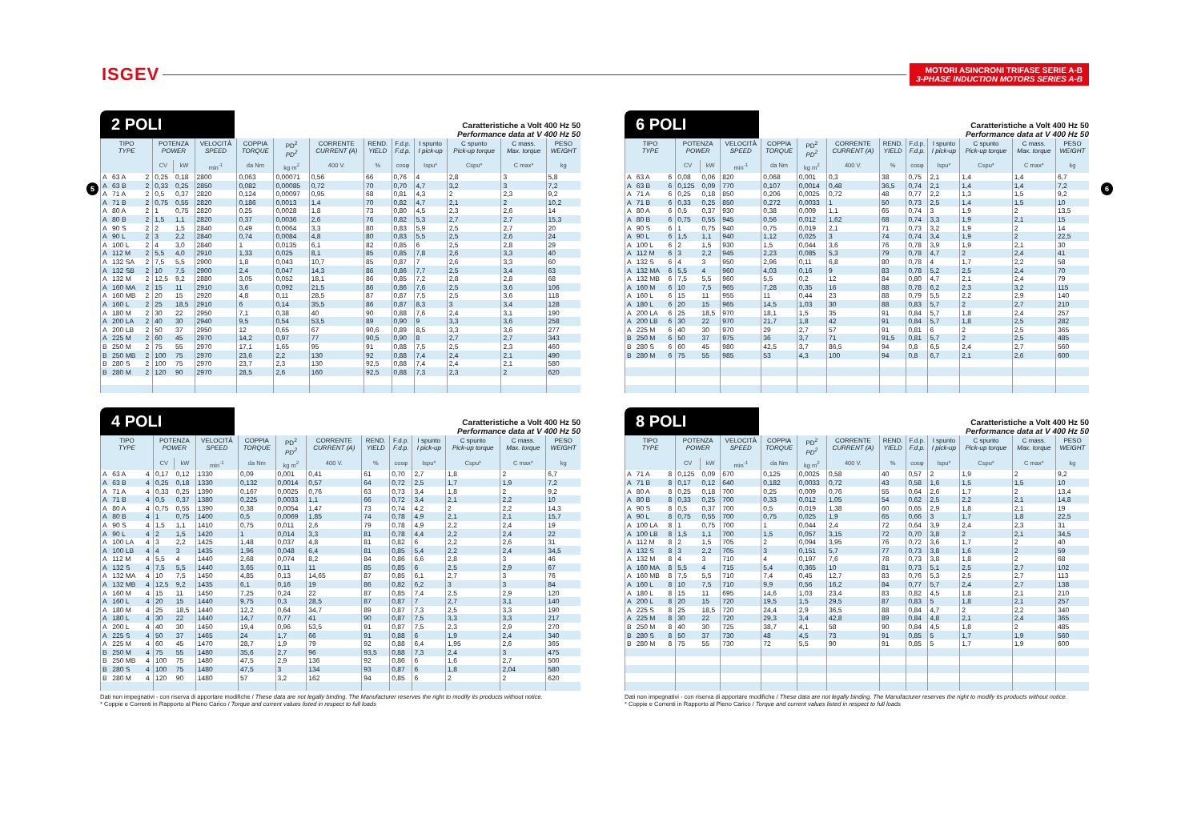ISGEV
MOTORI ASINCRONI TRIFASE SERIE A-B
3-PHASE INDUCTION MOTORS SERIES A-B
5 6
2 POLI
Caratteristiche a Volt 400 Hz 50
Performance data at V 400 Hz 50
| TIPO TYPE | | | POTENZA POWER | | VELOCITÀ SPEED | COPPIA TORQUE | PD<sup>2</sup> PD<sup>2</sup> | CORRENTE CURRENT (A) | REND. YIELD | F.d.p. F.d.p. | I spunto I pick-up | C spunto Pick-up torque | C mass. Max. torque | PESO WEIGHT |
| --- | --- | --- | --- | --- | --- | --- | --- | --- | --- | --- | --- | --- | --- | --- |
| | | | CV | kW | min<sup>-1</sup> | da Nm | kg m<sup>2</sup> | 400 V. | % | cosφ | Ispu* | Cspu* | C max* | kg |
| A | 63 A | 2 | 0,25 | 0,18 | 2800 | 0,063 | 0,00071 | 0,56 | 66 | 0,76 | 4 | 2,8 | 3 | 5,8 |
| A | 63 B | 2 | 0,33 | 0,25 | 2850 | 0,082 | 0,00085 | 0,72 | 70 | 0,70 | 4,7 | 3,2 | 3 | 7,2 |
| A | 71 A | 2 | 0,5 | 0,37 | 2820 | 0,124 | 0,00097 | 0,95 | 68 | 0,81 | 4,3 | 2 | 2,3 | 9,2 |
| A | 71 B | 2 | 0,75 | 0,55 | 2820 | 0,186 | 0,0013 | 1,4 | 70 | 0,82 | 4,7 | 2,1 | 2 | 10,2 |
| A | 80 A | 2 | 1 | 0,75 | 2820 | 0,25 | 0,0028 | 1,8 | 73 | 0,80 | 4,5 | 2,3 | 2,6 | 14 |
| A | 80 B | 2 | 1,5 | 1,1 | 2820 | 0,37 | 0,0036 | 2,6 | 76 | 0,82 | 5,3 | 2,7 | 2,7 | 15,3 |
| A | 90 S | 2 | 2 | 1,5 | 2840 | 0,49 | 0,0064 | 3,3 | 80 | 0,83 | 5,9 | 2,5 | 2,7 | 20 |
| A | 90 L | 2 | 3 | 2,2 | 2840 | 0,74 | 0,0084 | 4,8 | 80 | 0,83 | 5,5 | 2,5 | 2,6 | 24 |
| A | 100 L | 2 | 4 | 3,0 | 2840 | 1 | 0,0135 | 6,1 | 82 | 0,85 | 6 | 2,5 | 2,8 | 29 |
| A | 112 M | 2 | 5,5 | 4,0 | 2910 | 1,33 | 0,025 | 8,1 | 85 | 0,85 | 7,8 | 2,6 | 3,3 | 40 |
| A | 132 SA | 2 | 7,5 | 5,5 | 2900 | 1,8 | 0,043 | 10,7 | 85 | 0,87 | 7 | 2,6 | 3,3 | 60 |
| A | 132 SB | 2 | 10 | 7,5 | 2900 | 2,4 | 0,047 | 14,3 | 86 | 0,86 | 7,7 | 2,5 | 3,4 | 63 |
| A | 132 M | 2 | 12,5 | 9,2 | 2880 | 3,05 | 0,052 | 18,1 | 86 | 0,85 | 7,2 | 2,8 | 2,8 | 68 |
| A | 160 MA | 2 | 15 | 11 | 2910 | 3,6 | 0,092 | 21,5 | 86 | 0,86 | 7,6 | 2,5 | 3,6 | 106 |
| A | 160 MB | 2 | 20 | 15 | 2920 | 4,8 | 0,11 | 28,5 | 87 | 0,87 | 7,5 | 2,5 | 3,6 | 118 |
| A | 160 L | 2 | 25 | 18,5 | 2910 | 6 | 0,14 | 35,5 | 86 | 0,87 | 8,3 | 3 | 3,4 | 128 |
| A | 180 M | 2 | 30 | 22 | 2950 | 7,1 | 0,38 | 40 | 90 | 0,88 | 7,6 | 2,4 | 3,1 | 190 |
| A | 200 LA | 2 | 40 | 30 | 2940 | 9,5 | 0,54 | 53,5 | 89 | 0,90 | 9 | 3,3 | 3,6 | 258 |
| A | 200 LB | 2 | 50 | 37 | 2950 | 12 | 0,65 | 67 | 90,6 | 0,89 | 8,5 | 3,3 | 3,6 | 277 |
| A | 225 M | 2 | 60 | 45 | 2970 | 14,2 | 0,97 | 77 | 90,5 | 0,90 | 8 | 2,7 | 2,7 | 343 |
| B | 250 M | 2 | 75 | 55 | 2970 | 17,1 | 1,65 | 95 | 91 | 0,88 | 7,5 | 2,5 | 2,3 | 460 |
| B | 250 MB | 2 | 100 | 75 | 2970 | 23,6 | 2,2 | 130 | 92 | 0,88 | 7,4 | 2,4 | 2,1 | 490 |
| B | 280 S | 2 | 100 | 75 | 2970 | 23,7 | 2,3 | 130 | 92,5 | 0,88 | 7,4 | 2,4 | 2,1 | 580 |
| B | 280 M | 2 | 120 | 90 | 2970 | 28,5 | 2,6 | 160 | 92,5 | 0,88 | 7,3 | 2,3 | 2 | 620 |
4 POLI
Caratteristiche a Volt 400 Hz 50
Performance data at V 400 Hz 50
| TIPO TYPE | | | POTENZA POWER | | VELOCITÀ SPEED | COPPIA TORQUE | PD<sup>2</sup> PD<sup>2</sup> | CORRENTE CURRENT (A) | REND. YIELD | F.d.p. F.d.p. | I spunto I pick-up | C spunto Pick-up torque | C mass. Max. torque | PESO WEIGHT |
| --- | --- | --- | --- | --- | --- | --- | --- | --- | --- | --- | --- | --- | --- | --- |
| | | | CV | kW | min<sup>-1</sup> | da Nm | kg m<sup>2</sup> | 400 V. | % | cosφ | Ispu* | Cspu* | C max* | kg |
| A | 63 A | 4 | 0,17 | 0,12 | 1330 | 0,09 | 0,001 | 0,41 | 61 | 0,70 | 2,7 | 1,8 | 2 | 6,7 |
| A | 63 B | 4 | 0,25 | 0,18 | 1330 | 0,132 | 0,0014 | 0,57 | 64 | 0,72 | 2,5 | 1,7 | 1,9 | 7,2 |
| A | 71 A | 4 | 0,33 | 0,25 | 1390 | 0,167 | 0,0025 | 0,76 | 63 | 0,73 | 3,4 | 1,8 | 2 | 9,2 |
| A | 71 B | 4 | 0,5 | 0,37 | 1380 | 0,225 | 0,0033 | 1,1 | 66 | 0,72 | 3,4 | 2,1 | 2,2 | 10 |
| A | 80 A | 4 | 0,75 | 0,55 | 1390 | 0,38 | 0,0054 | 1,47 | 73 | 0,74 | 4,2 | 2 | 2,2 | 14,3 |
| A | 80 B | 4 | 1 | 0,75 | 1400 | 0,5 | 0,0069 | 1,85 | 74 | 0,78 | 4,9 | 2,1 | 2,1 | 15,7 |
| A | 90 S | 4 | 1,5 | 1,1 | 1410 | 0,75 | 0,011 | 2,6 | 79 | 0,78 | 4,9 | 2,2 | 2,4 | 19 |
| A | 90 L | 4 | 2 | 1,5 | 1420 | 1 | 0,014 | 3,3 | 81 | 0,78 | 4,4 | 2,2 | 2,4 | 22 |
| A | 100 LA | 4 | 3 | 2,2 | 1425 | 1,48 | 0,037 | 4,8 | 81 | 0,82 | 6 | 2,2 | 2,6 | 31 |
| A | 100 LB | 4 | 4 | 3 | 1435 | 1,96 | 0,048 | 6,4 | 81 | 0,85 | 5,4 | 2,2 | 2,4 | 34,5 |
| A | 112 M | 4 | 5,5 | 4 | 1440 | 2,68 | 0,074 | 8,2 | 84 | 0,86 | 6,6 | 2,8 | 3 | 46 |
| A | 132 S | 4 | 7,5 | 5,5 | 1440 | 3,65 | 0,11 | 11 | 85 | 0,85 | 6 | 2,5 | 2,9 | 67 |
| A | 132 MA | 4 | 10 | 7,5 | 1450 | 4,85 | 0,13 | 14,65 | 87 | 0,85 | 6,1 | 2,7 | 3 | 76 |
| A | 132 MB | 4 | 12,5 | 9,2 | 1435 | 6,1 | 0,16 | 19 | 86 | 0,82 | 6,2 | 3 | 3 | 84 |
| A | 160 M | 4 | 15 | 11 | 1450 | 7,25 | 0,24 | 22 | 87 | 0,85 | 7,4 | 2,5 | 2,9 | 120 |
| A | 160 L | 4 | 20 | 15 | 1440 | 9,75 | 0,3 | 28,5 | 87 | 0,87 | 7 | 2,7 | 3,1 | 140 |
| A | 180 M | 4 | 25 | 18,5 | 1440 | 12,2 | 0,64 | 34,7 | 89 | 0,87 | 7,3 | 2,5 | 3,3 | 190 |
| A | 180 L | 4 | 30 | 22 | 1440 | 14,7 | 0,77 | 41 | 90 | 0,87 | 7,5 | 3,3 | 3,3 | 217 |
| A | 200 L | 4 | 40 | 30 | 1450 | 19,4 | 0,96 | 53,5 | 91 | 0,87 | 7,5 | 2,3 | 2,9 | 270 |
| A | 225 S | 4 | 50 | 37 | 1465 | 24 | 1,7 | 66 | 91 | 0,88 | 6 | 1,9 | 2,4 | 340 |
| A | 225 M | 4 | 60 | 45 | 1470 | 28,7 | 1,9 | 79 | 92 | 0,88 | 6,4 | 1,95 | 2,6 | 365 |
| B | 250 M | 4 | 75 | 55 | 1480 | 35,6 | 2,7 | 96 | 93,5 | 0,88 | 7,3 | 2,4 | 3 | 475 |
| B | 250 MB | 4 | 100 | 75 | 1480 | 47,5 | 2,9 | 136 | 92 | 0,86 | 6 | 1,6 | 2,7 | 500 |
| B | 280 S | 4 | 100 | 75 | 1480 | 47,5 | 3 | 134 | 93 | 0,87 | 6 | 1,8 | 2,04 | 580 |
| B | 280 M | 4 | 120 | 90 | 1480 | 57 | 3,2 | 162 | 94 | 0,85 | 6 | 2 | 2 | 620 |
Dati non impegnativi - con riserva di apportare modifiche / These data are not legally binding. The Manufacturer reserves the right to modify its products without notice.
* Coppie e Correnti in Rapporto al Pieno Carico / Torque and current values listed in respect to full loads
6 POLI
Caratteristiche a Volt 400 Hz 50
Performance data at V 400 Hz 50
| TIPO TYPE | | | POTENZA POWER | | VELOCITÀ SPEED | COPPIA TORQUE | PD<sup>2</sup> PD<sup>2</sup> | CORRENTE CURRENT (A) | REND. YIELD | F.d.p. F.d.p. | I spunto I pick-up | C spunto Pick-up torque | C mass. Max. torque | PESO WEIGHT |
| --- | --- | --- | --- | --- | --- | --- | --- | --- | --- | --- | --- | --- | --- | --- |
| | | | CV | kW | min<sup>-1</sup> | da Nm | kg m<sup>2</sup> | 400 V. | % | cosφ | Ispu* | Cspu* | C max* | kg |
| A | 63 A | 6 | 0,08 | 0,06 | 820 | 0,068 | 0,001 | 0,3 | 38 | 0,75 | 2,1 | 1,4 | 1,4 | 6,7 |
| A | 63 B | 6 | 0,125 | 0,09 | 770 | 0,107 | 0,0014 | 0,48 | 36,5 | 0,74 | 2,1 | 1,4 | 1,4 | 7,2 |
| A | 71 A | 6 | 0,25 | 0,18 | 850 | 0,206 | 0,0025 | 0,72 | 48 | 0,77 | 2,2 | 1,3 | 1,5 | 9,2 |
| A | 71 B | 6 | 0,33 | 0,25 | 850 | 0,272 | 0,0033 | 1 | 50 | 0,73 | 2,5 | 1,4 | 1,5 | 10 |
| A | 80 A | 6 | 0,5 | 0,37 | 930 | 0,38 | 0,009 | 1,1 | 65 | 0,74 | 3 | 1,9 | 2 | 13,5 |
| A | 80 B | 6 | 0,75 | 0,55 | 945 | 0,56 | 0,012 | 1,62 | 68 | 0,74 | 3,3 | 1,9 | 2,1 | 15 |
| A | 90 S | 6 | 1 | 0,75 | 940 | 0,75 | 0,019 | 2,1 | 71 | 0,73 | 3,2 | 1,9 | 2 | 14 |
| A | 90 L | 6 | 1,5 | 1,1 | 940 | 1,12 | 0,025 | 3 | 74 | 0,74 | 3,4 | 1,9 | 2 | 22,5 |
| A | 100 L | 6 | 2 | 1,5 | 930 | 1,5 | 0,044 | 3,6 | 76 | 0,78 | 3,9 | 1,9 | 2,1 | 30 |
| A | 112 M | 6 | 3 | 2,2 | 945 | 2,23 | 0,085 | 5,3 | 79 | 0,78 | 4,7 | 2 | 2,4 | 41 |
| A | 132 S | 6 | 4 | 3 | 950 | 2,96 | 0,11 | 6,8 | 80 | 0,78 | 4 | 1,7 | 2,2 | 58 |
| A | 132 MA | 6 | 5,5 | 4 | 960 | 4,03 | 0,16 | 9 | 83 | 0,78 | 5,2 | 2,5 | 2,4 | 70 |
| A | 132 MB | 6 | 7,5 | 5,5 | 960 | 5,5 | 0,2 | 12 | 84 | 0,80 | 4,7 | 2,1 | 2,4 | 79 |
| A | 160 M | 6 | 10 | 7,5 | 965 | 7,28 | 0,35 | 16 | 88 | 0,78 | 6,2 | 2,3 | 3,2 | 115 |
| A | 160 L | 6 | 15 | 11 | 955 | 11 | 0,44 | 23 | 88 | 0,79 | 5,5 | 2,2 | 2,9 | 140 |
| A | 180 L | 6 | 20 | 15 | 965 | 14,5 | 1,03 | 30 | 88 | 0,83 | 5,7 | 2 | 2,7 | 210 |
| A | 200 LA | 6 | 25 | 18,5 | 970 | 18,1 | 1,5 | 35 | 91 | 0,84 | 5,7 | 1,8 | 2,4 | 257 |
| A | 200 LB | 6 | 30 | 22 | 970 | 21,7 | 1,8 | 42 | 91 | 0,84 | 5,7 | 1,8 | 2,5 | 282 |
| A | 225 M | 6 | 40 | 30 | 970 | 29 | 2,7 | 57 | 91 | 0,81 | 6 | 2 | 2,5 | 365 |
| B | 250 M | 6 | 50 | 37 | 975 | 36 | 3,7 | 71 | 91,5 | 0,81 | 5,7 | 2 | 2,5 | 485 |
| B | 280 S | 6 | 60 | 45 | 980 | 42,5 | 3,7 | 86,5 | 94 | 0,8 | 6,5 | 2,4 | 2,7 | 560 |
| B | 280 M | 6 | 75 | 55 | 985 | 53 | 4,3 | 100 | 94 | 0,8 | 6,7 | 2,1 | 2,6 | 600 |
8 POLI
Caratteristiche a Volt 400 Hz 50
Performance data at V 400 Hz 50
| TIPO TYPE | | | POTENZA POWER | | VELOCITÀ SPEED | COPPIA TORQUE | PD<sup>2</sup> PD<sup>2</sup> | CORRENTE CURRENT (A) | REND. YIELD | F.d.p. F.d.p. | I spunto I pick-up | C spunto Pick-up torque | C mass. Max. torque | PESO WEIGHT |
| --- | --- | --- | --- | --- | --- | --- | --- | --- | --- | --- | --- | --- | --- | --- |
| | | | CV | kW | min<sup>-1</sup> | da Nm | kg m<sup>2</sup> | 400 V. | % | cosφ | Ispu* | Cspu* | C max* | kg |
| A | 71 A | 8 | 0,125 | 0,09 | 670 | 0,125 | 0,0025 | 0,58 | 40 | 0,57 | 2 | 1,9 | 2 | 9,2 |
| A | 71 B | 8 | 0,17 | 0,12 | 640 | 0,182 | 0,0033 | 0,72 | 43 | 0,58 | 1,6 | 1,5 | 1,5 | 10 |
| A | 80 A | 8 | 0,25 | 0,18 | 700 | 0,25 | 0,009 | 0,76 | 55 | 0,64 | 2,6 | 1,7 | 2 | 13,4 |
| A | 80 B | 8 | 0,33 | 0,25 | 700 | 0,33 | 0,012 | 1,05 | 54 | 0,62 | 2,5 | 2,2 | 2,1 | 14,8 |
| A | 90 S | 8 | 0,5 | 0,37 | 700 | 0,5 | 0,019 | 1,38 | 60 | 0,65 | 2,9 | 1,8 | 2,1 | 19 |
| A | 90 L | 8 | 0,75 | 0,55 | 700 | 0,75 | 0,025 | 1,9 | 65 | 0,66 | 3 | 1,7 | 1,8 | 22,5 |
| A | 100 LA | 8 | 1 | 0,75 | 700 | 1 | 0,044 | 2,4 | 72 | 0,64 | 3,9 | 2,4 | 2,3 | 31 |
| A | 100 LB | 8 | 1,5 | 1,1 | 700 | 1,5 | 0,057 | 3,15 | 72 | 0,70 | 3,8 | 2 | 2,1 | 34,5 |
| A | 112 M | 8 | 2 | 1,5 | 705 | 2 | 0,094 | 3,95 | 76 | 0,72 | 3,6 | 1,7 | 2 | 40 |
| A | 132 S | 8 | 3 | 2,2 | 705 | 3 | 0,151 | 5,7 | 77 | 0,73 | 3,8 | 1,6 | 2 | 59 |
| A | 132 M | 8 | 4 | 3 | 710 | 4 | 0,197 | 7,6 | 78 | 0,73 | 3,8 | 1,8 | 2 | 68 |
| A | 160 MA | 8 | 5,5 | 4 | 715 | 5,4 | 0,365 | 10 | 81 | 0,73 | 5,1 | 2,5 | 2,7 | 102 |
| A | 160 MB | 8 | 7,5 | 5,5 | 710 | 7,4 | 0,45 | 12,7 | 83 | 0,76 | 5,3 | 2,5 | 2,7 | 113 |
| A | 160 L | 8 | 10 | 7,5 | 710 | 9,9 | 0,56 | 16,2 | 84 | 0,77 | 5,7 | 2,4 | 2,7 | 138 |
| A | 180 L | 8 | 15 | 11 | 695 | 14,6 | 1,03 | 23,4 | 83 | 0,82 | 4,5 | 1,8 | 2,1 | 210 |
| A | 200 L | 8 | 20 | 15 | 720 | 19,5 | 1,5 | 29,5 | 87 | 0,83 | 5 | 1,8 | 2,1 | 257 |
| A | 225 S | 8 | 25 | 18,5 | 720 | 24,4 | 2,9 | 36,5 | 88 | 0,84 | 4,7 | 2 | 2,2 | 340 |
| A | 225 M | 8 | 30 | 22 | 720 | 29,3 | 3,4 | 42,8 | 89 | 0,84 | 4,8 | 2,1 | 2,4 | 365 |
| B | 250 M | 8 | 40 | 30 | 725 | 38,7 | 4,1 | 58 | 90 | 0,84 | 4,5 | 1,8 | 2 | 485 |
| B | 280 S | 8 | 50 | 37 | 730 | 48 | 4,5 | 73 | 91 | 0,85 | 5 | 1,7 | 1,9 | 560 |
| B | 280 M | 8 | 75 | 55 | 730 | 72 | 5,5 | 90 | 91 | 0,85 | 5 | 1,7 | 1,9 | 600 |
Dati non impegnativi - con riserva di apportare modifiche / These data are not legally binding. The Manufacturer reserves the right to modify its products without notice.
* Coppie e Correnti in Rapporto al Pieno Carico / Torque and current values listed in respect to full loads